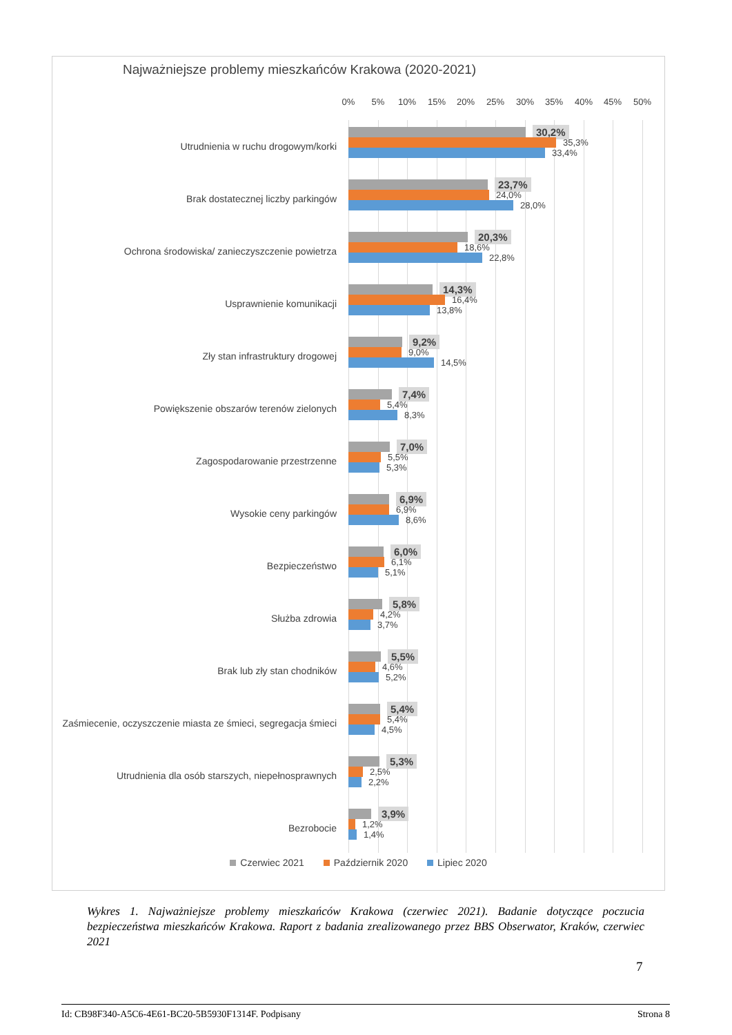Najważniejsze problemy mieszkańców Krakowa (2020-2021)
0% 5% 10% 15% 20% 25% 30% 35% 40% 45% 50%
Utrudnienia w ruchu drogowym/korki
30,2%
35,3%
33,4%
Brak dostatecznej liczby parkingów
23,7%
24,0%
28,0%
Ochrona środowiska/ zanieczyszczenie powietrza
20,3%
18,6%
22,8%
Usprawnienie komunikacji
14,3%
16,4%
13,8%
Zły stan infrastruktury drogowej
9,2%
9,0%
14,5%
Powiększenie obszarów terenów zielonych
7,4%
5,4%
8,3%
Zagospodarowanie przestrzenne
7,0%
5,5%
5,3%
Wysokie ceny parkingów
6,9%
6,9%
8,6%
Bezpieczeństwo
6,0%
6,1%
5,1%
Służba zdrowia
5,8%
4,2%
3,7%
Brak lub zły stan chodników
5,5%
4,6%
5,2%
Zaśmiecenie, oczyszczenie miasta ze śmieci, segregacja śmieci
5,4%
5,4%
4,5%
Utrudnienia dla osób starszych, niepełnosprawnych
5,3%
2,5%
2,2%
Bezrobocie
3,9%
1,2%
1,4%
Czerwiec 2021 Październik 2020 Lipiec 2020
Wykres 1. Najważniejsze problemy mieszkańców Krakowa (czerwiec 2021). Badanie dotyczące poczucia bezpieczeństwa mieszkańców Krakowa. Raport z badania zrealizowanego przez BBS Obserwator, Kraków, czerwiec 2021
7
Id: CB98F340-A5C6-4E61-BC20-5B5930F1314F. Podpisany Strona 8